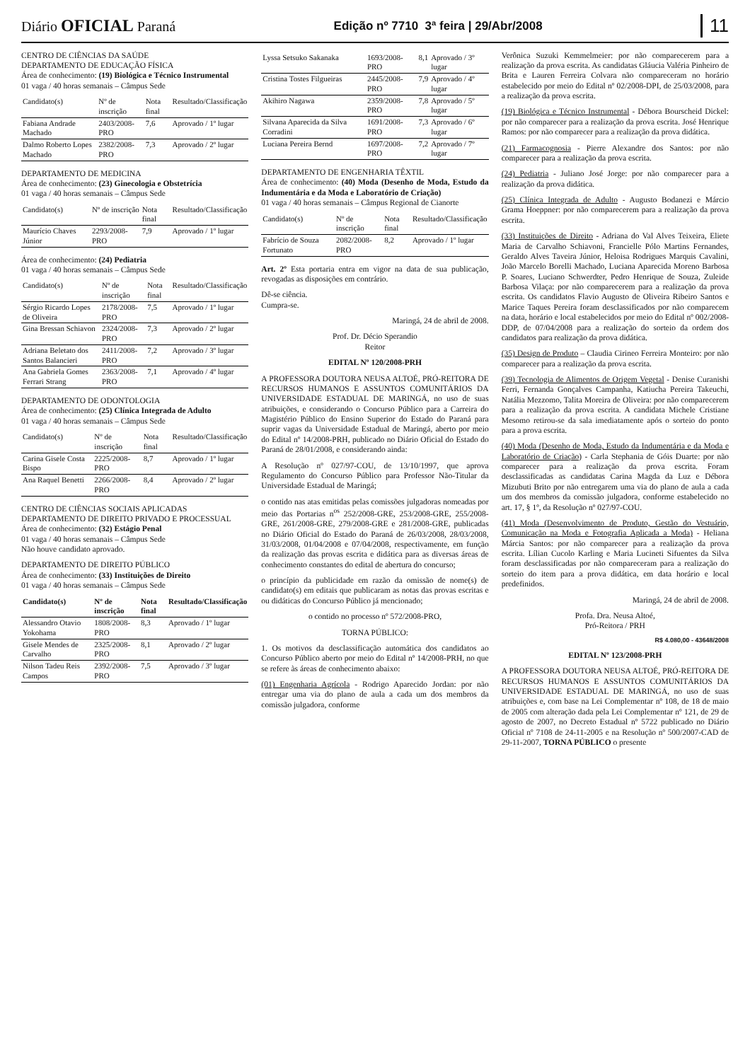Diário OFICIAL Paraná Edição nº 7710 3ª feira | 29/Abr/2008 11
CENTRO DE CIÊNCIAS DA SAÚDE
DEPARTAMENTO DE EDUCAÇÃO FÍSICA
Área de conhecimento: (19) Biológica e Técnico Instrumental
01 vaga / 40 horas semanais – Câmpus Sede
| Candidato(s) | Nº de inscrição | Nota final | Resultado/Classificação |
| --- | --- | --- | --- |
| Fabiana Andrade Machado | 2403/2008-PRO | 7,6 | Aprovado / 1º lugar |
| Dalmo Roberto Lopes Machado | 2382/2008-PRO | 7,3 | Aprovado / 2º lugar |
DEPARTAMENTO DE MEDICINA
Área de conhecimento: (23) Ginecologia e Obstetrícia
01 vaga / 40 horas semanais – Câmpus Sede
| Candidato(s) | Nº de inscrição | Nota final | Resultado/Classificação |
| --- | --- | --- | --- |
| Maurício Chaves Júnior | 2293/2008-PRO | 7,9 | Aprovado / 1º lugar |
Área de conhecimento: (24) Pediatria
01 vaga / 40 horas semanais – Câmpus Sede
| Candidato(s) | Nº de inscrição | Nota final | Resultado/Classificação |
| --- | --- | --- | --- |
| Sérgio Ricardo Lopes de Oliveira | 2178/2008-PRO | 7,5 | Aprovado / 1º lugar |
| Gina Bressan Schiavon | 2324/2008-PRO | 7,3 | Aprovado / 2º lugar |
| Adriana Beletato dos Santos Balancieri | 2411/2008-PRO | 7,2 | Aprovado / 3º lugar |
| Ana Gabriela Gomes Ferrari Strang | 2363/2008-PRO | 7,1 | Aprovado / 4º lugar |
DEPARTAMENTO DE ODONTOLOGIA
Área de conhecimento: (25) Clínica Integrada de Adulto
01 vaga / 40 horas semanais – Câmpus Sede
| Candidato(s) | Nº de inscrição | Nota final | Resultado/Classificação |
| --- | --- | --- | --- |
| Carina Gisele Costa Bispo | 2225/2008-PRO | 8,7 | Aprovado / 1º lugar |
| Ana Raquel Benetti | 2266/2008-PRO | 8,4 | Aprovado / 2º lugar |
CENTRO DE CIÊNCIAS SOCIAIS APLICADAS
DEPARTAMENTO DE DIREITO PRIVADO E PROCESSUAL
Área de conhecimento: (32) Estágio Penal
01 vaga / 40 horas semanais – Câmpus Sede
Não houve candidato aprovado.
DEPARTAMENTO DE DIREITO PÚBLICO
Área de conhecimento: (33) Instituições de Direito
01 vaga / 40 horas semanais – Câmpus Sede
| Candidato(s) | Nº de inscrição | Nota final | Resultado/Classificação |
| --- | --- | --- | --- |
| Alessandro Otavio Yokohama | 1808/2008-PRO | 8,3 | Aprovado / 1º lugar |
| Gisele Mendes de Carvalho | 2325/2008-PRO | 8,1 | Aprovado / 2º lugar |
| Nilson Tadeu Reis Campos | 2392/2008-PRO | 7,5 | Aprovado / 3º lugar |
| Lyssa Setsuko Sakanaka | 1693/2008-PRO | 8,1 | Aprovado / 3º lugar |
| Cristina Tostes Filgueiras | 2445/2008-PRO | 7,9 | Aprovado / 4º lugar |
| Akihiro Nagawa | 2359/2008-PRO | 7,8 | Aprovado / 5º lugar |
| Silvana Aparecida da Silva Corradini | 1691/2008-PRO | 7,3 | Aprovado / 6º lugar |
| Luciana Pereira Bernd | 1697/2008-PRO | 7,2 | Aprovado / 7º lugar |
DEPARTAMENTO DE ENGENHARIA TÊXTIL
Área de conhecimento: (40) Moda (Desenho de Moda, Estudo da Indumentária e da Moda e Laboratório de Criação)
01 vaga / 40 horas semanais – Câmpus Regional de Cianorte
| Candidato(s) | Nº de inscrição | Nota final | Resultado/Classificação |
| --- | --- | --- | --- |
| Fabrício de Souza Fortunato | 2082/2008-PRO | 8,2 | Aprovado / 1º lugar |
Art. 2º Esta portaria entra em vigor na data de sua publicação, revogadas as disposições em contrário.
Dê-se ciência.
Cumpra-se.
Maringá, 24 de abril de 2008.
Prof. Dr. Décio Sperandio
Reitor
EDITAL Nº 120/2008-PRH
A PROFESSORA DOUTORA NEUSA ALTOÉ, PRÓ-REITORA DE RECURSOS HUMANOS E ASSUNTOS COMUNITÁRIOS DA UNIVERSIDADE ESTADUAL DE MARINGÁ, no uso de suas atribuições, e considerando o Concurso Público para a Carreira do Magistério Público do Ensino Superior do Estado do Paraná para suprir vagas da Universidade Estadual de Maringá, aberto por meio do Edital nº 14/2008-PRH, publicado no Diário Oficial do Estado do Paraná de 28/01/2008, e considerando ainda:
A Resolução nº 027/97-COU, de 13/10/1997, que aprova Regulamento do Concurso Público para Professor Não-Titular da Universidade Estadual de Maringá;
o contido nas atas emitidas pelas comissões julgadoras nomeadas por meio das Portarias n<sup>os</sup> 252/2008-GRE, 253/2008-GRE, 255/2008-GRE, 261/2008-GRE, 279/2008-GRE e 281/2008-GRE, publicadas no Diário Oficial do Estado do Paraná de 26/03/2008, 28/03/2008, 31/03/2008, 01/04/2008 e 07/04/2008, respectivamente, em função da realização das provas escrita e didática para as diversas áreas de conhecimento constantes do edital de abertura do concurso;
o princípio da publicidade em razão da omissão de nome(s) de candidato(s) em editais que publicaram as notas das provas escritas e ou didáticas do Concurso Público já mencionado;
o contido no processo nº 572/2008-PRO,
TORNA PÚBLICO:
1. Os motivos da desclassificação automática dos candidatos ao Concurso Público aberto por meio do Edital nº 14/2008-PRH, no que se refere às áreas de conhecimento abaixo:
(01) Engenharia Agrícola - Rodrigo Aparecido Jordan: por não entregar uma via do plano de aula a cada um dos membros da comissão julgadora, conforme
Verônica Suzuki Kemmelmeier: por não comparecerem para a realização da prova escrita. As candidatas Gláucia Valéria Pinheiro de Brita e Lauren Ferreira Colvara não compareceram no horário estabelecido por meio do Edital nº 02/2008-DPI, de 25/03/2008, para a realização da prova escrita.
(19) Biológica e Técnico Instrumental - Débora Bourscheid Dickel: por não comparecer para a realização da prova escrita. José Henrique Ramos: por não comparecer para a realização da prova didática.
(21) Farmacognosia - Pierre Alexandre dos Santos: por não comparecer para a realização da prova escrita.
(24) Pediatria - Juliano José Jorge: por não comparecer para a realização da prova didática.
(25) Clínica Integrada de Adulto - Augusto Bodanezi e Márcio Grama Hoeppner: por não comparecerem para a realização da prova escrita.
(33) Instituições de Direito - Adriana do Val Alves Teixeira, Eliete Maria de Carvalho Schiavoni, Francielle Pólo Martins Fernandes, Geraldo Alves Taveira Júnior, Heloisa Rodrigues Marquis Cavalini, João Marcelo Borelli Machado, Luciana Aparecida Moreno Barbosa P. Soares, Luciano Schwerdter, Pedro Henrique de Souza, Zuleide Barbosa Vilaça: por não comparecerem para a realização da prova escrita. Os candidatos Flavio Augusto de Oliveira Ribeiro Santos e Marice Taques Pereira foram desclassificados por não comparecem na data, horário e local estabelecidos por meio do Edital nº 002/2008-DDP, de 07/04/2008 para a realização do sorteio da ordem dos candidatos para realização da prova didática.
(35) Design de Produto – Claudia Cirineo Ferreira Monteiro: por não comparecer para a realização da prova escrita.
(39) Tecnologia de Alimentos de Origem Vegetal - Denise Curanishi Ferri, Fernanda Gonçalves Campanha, Katiucha Pereira Takeuchi, Natália Mezzomo, Talita Moreira de Oliveira: por não comparecerem para a realização da prova escrita. A candidata Michele Cristiane Mesomo retirou-se da sala imediatamente após o sorteio do ponto para a prova escrita.
(40) Moda (Desenho de Moda, Estudo da Indumentária e da Moda e Laboratório de Criação) - Carla Stephania de Góis Duarte: por não comparecer para a realização da prova escrita. Foram desclassificadas as candidatas Carina Magda da Luz e Débora Mizubuti Brito por não entregarem uma via do plano de aula a cada um dos membros da comissão julgadora, conforme estabelecido no art. 17, § 1º, da Resolução nº 027/97-COU.
(41) Moda (Desenvolvimento de Produto, Gestão do Vestuário, Comunicação na Moda e Fotografia Aplicada a Moda) - Heliana Márcia Santos: por não comparecer para a realização da prova escrita. Lílian Cucolo Karling e Maria Lucineti Sifuentes da Silva foram desclassificadas por não compareceram para a realização do sorteio do item para a prova didática, em data horário e local predefinidos.
Maringá, 24 de abril de 2008.
Profa. Dra. Neusa Altoé,
Pró-Reitora / PRH
R$ 4.080,00 - 43648/2008
EDITAL Nº 123/2008-PRH
A PROFESSORA DOUTORA NEUSA ALTOÉ, PRÓ-REITORA DE RECURSOS HUMANOS E ASSUNTOS COMUNITÁRIOS DA UNIVERSIDADE ESTADUAL DE MARINGÁ, no uso de suas atribuições e, com base na Lei Complementar nº 108, de 18 de maio de 2005 com alteração dada pela Lei Complementar nº 121, de 29 de agosto de 2007, no Decreto Estadual nº 5722 publicado no Diário Oficial nº 7108 de 24-11-2005 e na Resolução nº 500/2007-CAD de 29-11-2007, TORNA PÚBLICO o presente